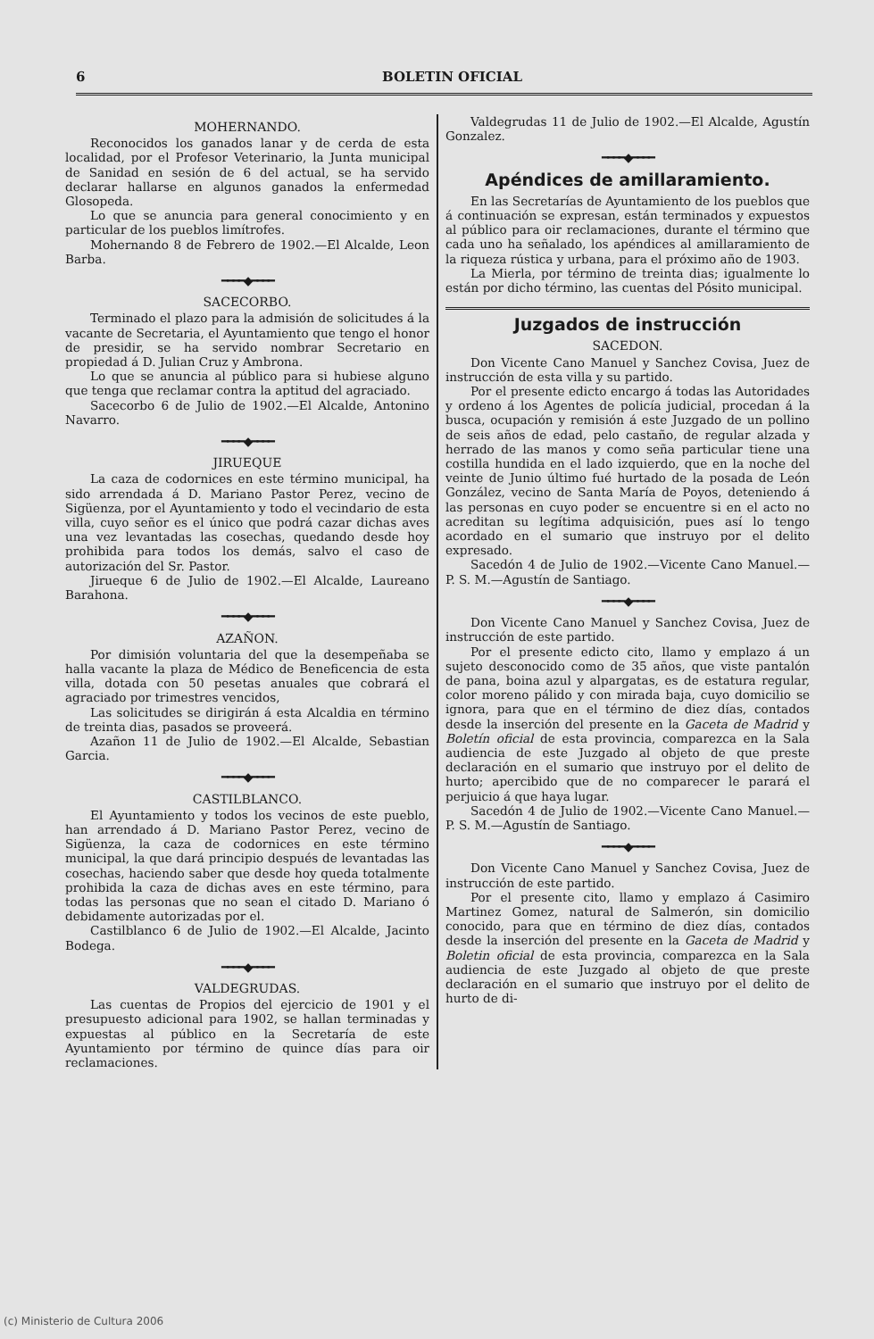6 BOLETIN OFICIAL
MOHERNANDO.
Reconocidos los ganados lanar y de cerda de esta localidad, por el Profesor Veterinario, la Junta municipal de Sanidad en sesión de 6 del actual, se ha servido declarar hallarse en algunos ganados la enfermedad Glosopeda.
Lo que se anuncia para general conocimiento y en particular de los pueblos limítrofes.
Mohernando 8 de Febrero de 1902.—El Alcalde, Leon Barba.
━━━━◆━━━━
SACECORBO.
Terminado el plazo para la admisión de solicitudes á la vacante de Secretaria, el Ayuntamiento que tengo el honor de presidir, se ha servido nombrar Secretario en propiedad á D. Julian Cruz y Ambrona.
Lo que se anuncia al público para si hubiese alguno que tenga que reclamar contra la aptitud del agraciado.
Sacecorbo 6 de Julio de 1902.—El Alcalde, Antonino Navarro.
━━━━◆━━━━
JIRUEQUE
La caza de codornices en este término municipal, ha sido arrendada á D. Mariano Pastor Perez, vecino de Sigüenza, por el Ayuntamiento y todo el vecindario de esta villa, cuyo señor es el único que podrá cazar dichas aves una vez levantadas las cosechas, quedando desde hoy prohibida para todos los demás, salvo el caso de autorización del Sr. Pastor.
Jirueque 6 de Julio de 1902.—El Alcalde, Laureano Barahona.
━━━━◆━━━━
AZAÑON.
Por dimisión voluntaria del que la desempeñaba se halla vacante la plaza de Médico de Beneficencia de esta villa, dotada con 50 pesetas anuales que cobrará el agraciado por trimestres vencidos,
Las solicitudes se dirigirán á esta Alcaldia en término de treinta dias, pasados se proveerá.
Azañon 11 de Julio de 1902.—El Alcalde, Sebastian Garcia.
━━━━◆━━━━
CASTILBLANCO.
El Ayuntamiento y todos los vecinos de este pueblo, han arrendado á D. Mariano Pastor Perez, vecino de Sigüenza, la caza de codornices en este término municipal, la que dará principio después de levantadas las cosechas, haciendo saber que desde hoy queda totalmente prohibida la caza de dichas aves en este término, para todas las personas que no sean el citado D. Mariano ó debidamente autorizadas por el.
Castilblanco 6 de Julio de 1902.—El Alcalde, Jacinto Bodega.
━━━━◆━━━━
VALDEGRUDAS.
Las cuentas de Propios del ejercicio de 1901 y el presupuesto adicional para 1902, se hallan terminadas y expuestas al público en la Secretaría de este Ayuntamiento por término de quince días para oir reclamaciones.
Valdegrudas 11 de Julio de 1902.—El Alcalde, Agustín Gonzalez.
━━━━◆━━━━
Apéndices de amillaramiento.
En las Secretarías de Ayuntamiento de los pueblos que á continuación se expresan, están terminados y expuestos al público para oir reclamaciones, durante el término que cada uno ha señalado, los apéndices al amillaramiento de la riqueza rústica y urbana, para el próximo año de 1903.
La Mierla, por término de treinta dias; igualmente lo están por dicho término, las cuentas del Pósito municipal.
Juzgados de instrucción
SACEDON.
Don Vicente Cano Manuel y Sanchez Covisa, Juez de instrucción de esta villa y su partido.
Por el presente edicto encargo á todas las Autoridades y ordeno á los Agentes de policía judicial, procedan á la busca, ocupación y remisión á este Juzgado de un pollino de seis años de edad, pelo castaño, de regular alzada y herrado de las manos y como seña particular tiene una costilla hundida en el lado izquierdo, que en la noche del veinte de Junio último fué hurtado de la posada de León González, vecino de Santa María de Poyos, deteniendo á las personas en cuyo poder se encuentre si en el acto no acreditan su legítima adquisición, pues así lo tengo acordado en el sumario que instruyo por el delito expresado.
Sacedón 4 de Julio de 1902.—Vicente Cano Manuel.—P. S. M.—Agustín de Santiago.
━━━━◆━━━━
Don Vicente Cano Manuel y Sanchez Covisa, Juez de instrucción de este partido.
Por el presente edicto cito, llamo y emplazo á un sujeto desconocido como de 35 años, que viste pantalón de pana, boina azul y alpargatas, es de estatura regular, color moreno pálido y con mirada baja, cuyo domicilio se ignora, para que en el término de diez días, contados desde la inserción del presente en la Gaceta de Madrid y Boletín oficial de esta provincia, comparezca en la Sala audiencia de este Juzgado al objeto de que preste declaración en el sumario que instruyo por el delito de hurto; apercibido que de no comparecer le parará el perjuicio á que haya lugar.
Sacedón 4 de Julio de 1902.—Vicente Cano Manuel.—P. S. M.—Agustín de Santiago.
━━━━◆━━━━
Don Vicente Cano Manuel y Sanchez Covisa, Juez de instrucción de este partido.
Por el presente cito, llamo y emplazo á Casimiro Martinez Gomez, natural de Salmerón, sin domicilio conocido, para que en término de diez días, contados desde la inserción del presente en la Gaceta de Madrid y Boletin oficial de esta provincia, comparezca en la Sala audiencia de este Juzgado al objeto de que preste declaración en el sumario que instruyo por el delito de hurto de di-
(c) Ministerio de Cultura 2006